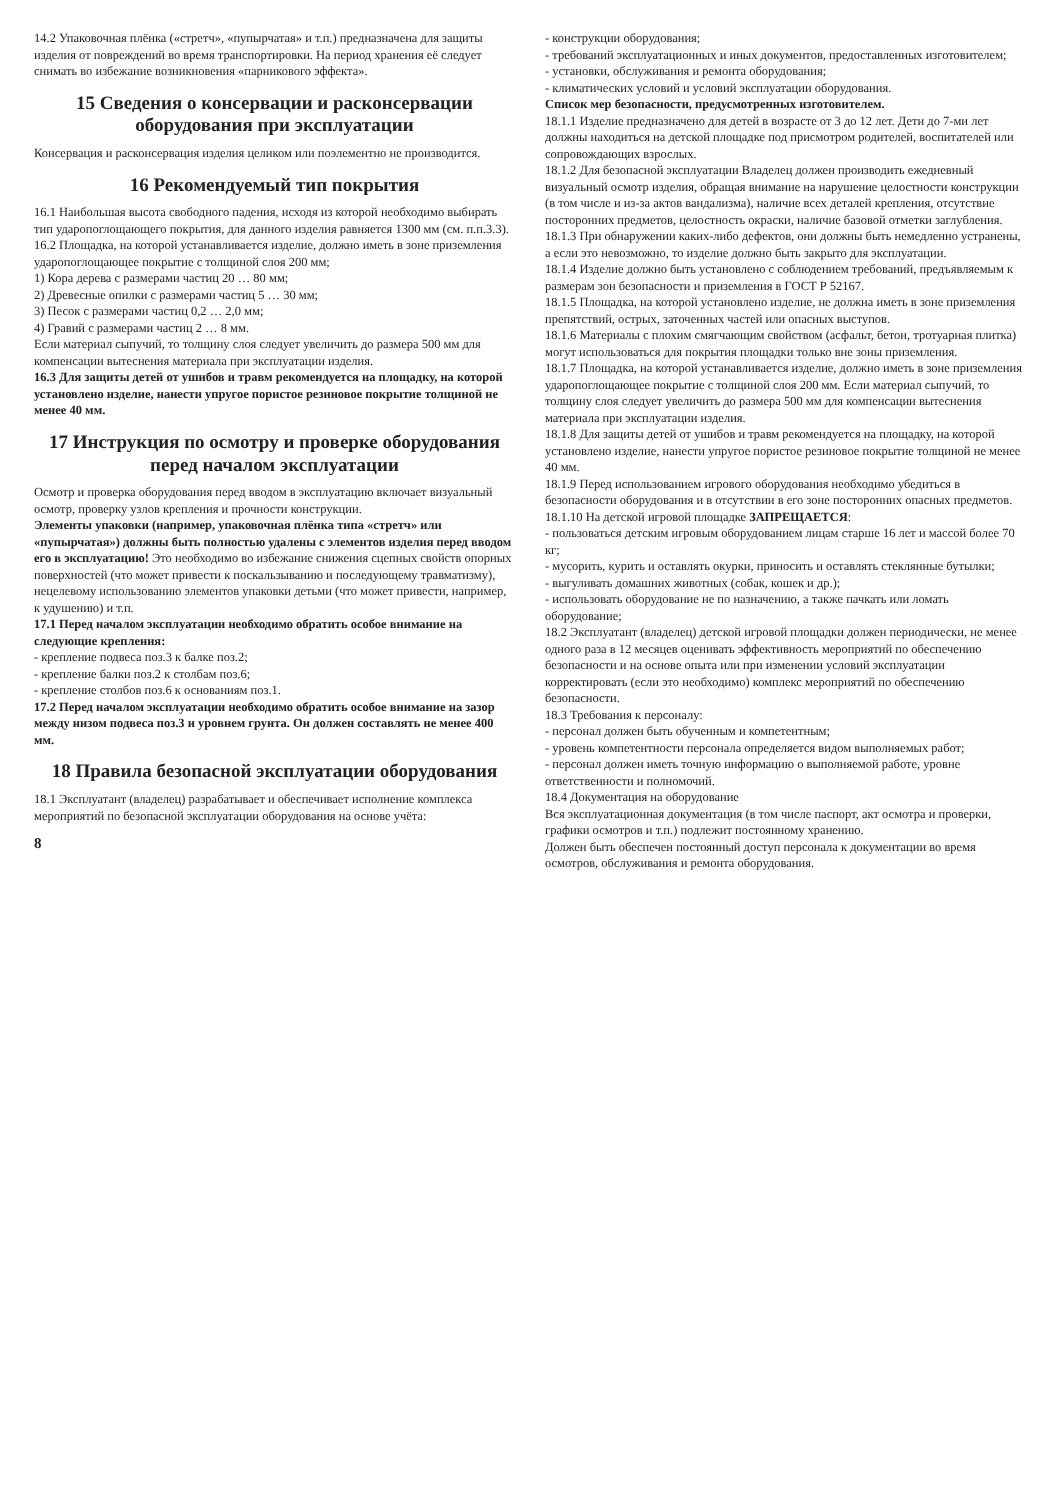14.2 Упаковочная плёнка («стретч», «пупырчатая» и т.п.) предназначена для защиты изделия от повреждений во время транспортировки. На период хранения её следует снимать во избежание возникновения «парникового эффекта».
15 Сведения о консервации и расконсервации оборудования при эксплуатации
Консервация и расконсервация изделия целиком или поэлементно не производится.
16 Рекомендуемый тип покрытия
16.1 Наибольшая высота свободного падения, исходя из которой необходимо выбирать тип ударопоглощающего покрытия, для данного изделия равняется 1300 мм (см. п.п.3.3).
16.2 Площадка, на которой устанавливается изделие, должно иметь в зоне приземления ударопоглощающее покрытие с толщиной слоя 200 мм;
1) Кора дерева с размерами частиц 20 … 80 мм;
2) Древесные опилки с размерами частиц 5 … 30 мм;
3) Песок с размерами частиц 0,2 … 2,0 мм;
4) Гравий с размерами частиц 2 … 8 мм.
Если материал сыпучий, то толщину слоя следует увеличить до размера 500 мм для компенсации вытеснения материала при эксплуатации изделия.
16.3 Для защиты детей от ушибов и травм рекомендуется на площадку, на которой установлено изделие, нанести упругое пористое резиновое покрытие толщиной не менее 40 мм.
17 Инструкция по осмотру и проверке оборудования перед началом эксплуатации
Осмотр и проверка оборудования перед вводом в эксплуатацию включает визуальный осмотр, проверку узлов крепления и прочности конструкции.
Элементы упаковки (например, упаковочная плёнка типа «стретч» или «пупырчатая») должны быть полностью удалены с элементов изделия перед вводом его в эксплуатацию! Это необходимо во избежание снижения сцепных свойств опорных поверхностей (что может привести к поскальзыванию и последующему травматизму), нецелевому использованию элементов упаковки детьми (что может привести, например, к удушению) и т.п.
17.1 Перед началом эксплуатации необходимо обратить особое внимание на следующие крепления:
- крепление подвеса поз.3 к балке поз.2;
- крепление балки поз.2 к столбам поз.6;
- крепление столбов поз.6 к основаниям поз.1.
17.2 Перед началом эксплуатации необходимо обратить особое внимание на зазор между низом подвеса поз.3 и уровнем грунта. Он должен составлять не менее 400 мм.
18 Правила безопасной эксплуатации оборудования
18.1 Эксплуатант (владелец) разрабатывает и обеспечивает исполнение комплекса мероприятий по безопасной эксплуатации оборудования на основе учёта:
8
- конструкции оборудования;
- требований эксплуатационных и иных документов, предоставленных изготовителем;
- установки, обслуживания и ремонта оборудования;
- климатических условий и условий эксплуатации оборудования.
Список мер безопасности, предусмотренных изготовителем.
18.1.1 Изделие предназначено для детей в возрасте от 3 до 12 лет. Дети до 7-ми лет должны находиться на детской площадке под присмотром родителей, воспитателей или сопровождающих взрослых.
18.1.2 Для безопасной эксплуатации Владелец должен производить ежедневный визуальный осмотр изделия, обращая внимание на нарушение целостности конструкции (в том числе и из-за актов вандализма), наличие всех деталей крепления, отсутствие посторонних предметов, целостность окраски, наличие базовой отметки заглубления.
18.1.3 При обнаружении каких-либо дефектов, они должны быть немедленно устранены, а если это невозможно, то изделие должно быть закрыто для эксплуатации.
18.1.4 Изделие должно быть установлено с соблюдением требований, предъявляемым к размерам зон безопасности и приземления в ГОСТ Р 52167.
18.1.5 Площадка, на которой установлено изделие, не должна иметь в зоне приземления препятствий, острых, заточенных частей или опасных выступов.
18.1.6 Материалы с плохим смягчающим свойством (асфальт, бетон, тротуарная плитка) могут использоваться для покрытия площадки только вне зоны приземления.
18.1.7 Площадка, на которой устанавливается изделие, должно иметь в зоне приземления ударопоглощающее покрытие с толщиной слоя 200 мм. Если материал сыпучий, то толщину слоя следует увеличить до размера 500 мм для компенсации вытеснения материала при эксплуатации изделия.
18.1.8 Для защиты детей от ушибов и травм рекомендуется на площадку, на которой установлено изделие, нанести упругое пористое резиновое покрытие толщиной не менее 40 мм.
18.1.9 Перед использованием игрового оборудования необходимо убедиться в безопасности оборудования и в отсутствии в его зоне посторонних опасных предметов.
18.1.10 На детской игровой площадке ЗАПРЕЩАЕТСЯ:
- пользоваться детским игровым оборудованием лицам старше 16 лет и массой более 70 кг;
- мусорить, курить и оставлять окурки, приносить и оставлять стеклянные бутылки;
- выгуливать домашних животных (собак, кошек и др.);
- использовать оборудование не по назначению, а также пачкать или ломать оборудование;
18.2 Эксплуатант (владелец) детской игровой площадки должен периодически, не менее одного раза в 12 месяцев оценивать эффективность мероприятий по обеспечению безопасности и на основе опыта или при изменении условий эксплуатации корректировать (если это необходимо) комплекс мероприятий по обеспечению безопасности.
18.3 Требования к персоналу:
- персонал должен быть обученным и компетентным;
- уровень компетентности персонала определяется видом выполняемых работ;
- персонал должен иметь точную информацию о выполняемой работе, уровне ответственности и полномочий.
18.4 Документация на оборудование
Вся эксплуатационная документация (в том числе паспорт, акт осмотра и проверки, графики осмотров и т.п.) подлежит постоянному хранению.
Должен быть обеспечен постоянный доступ персонала к документации во время осмотров, обслуживания и ремонта оборудования.